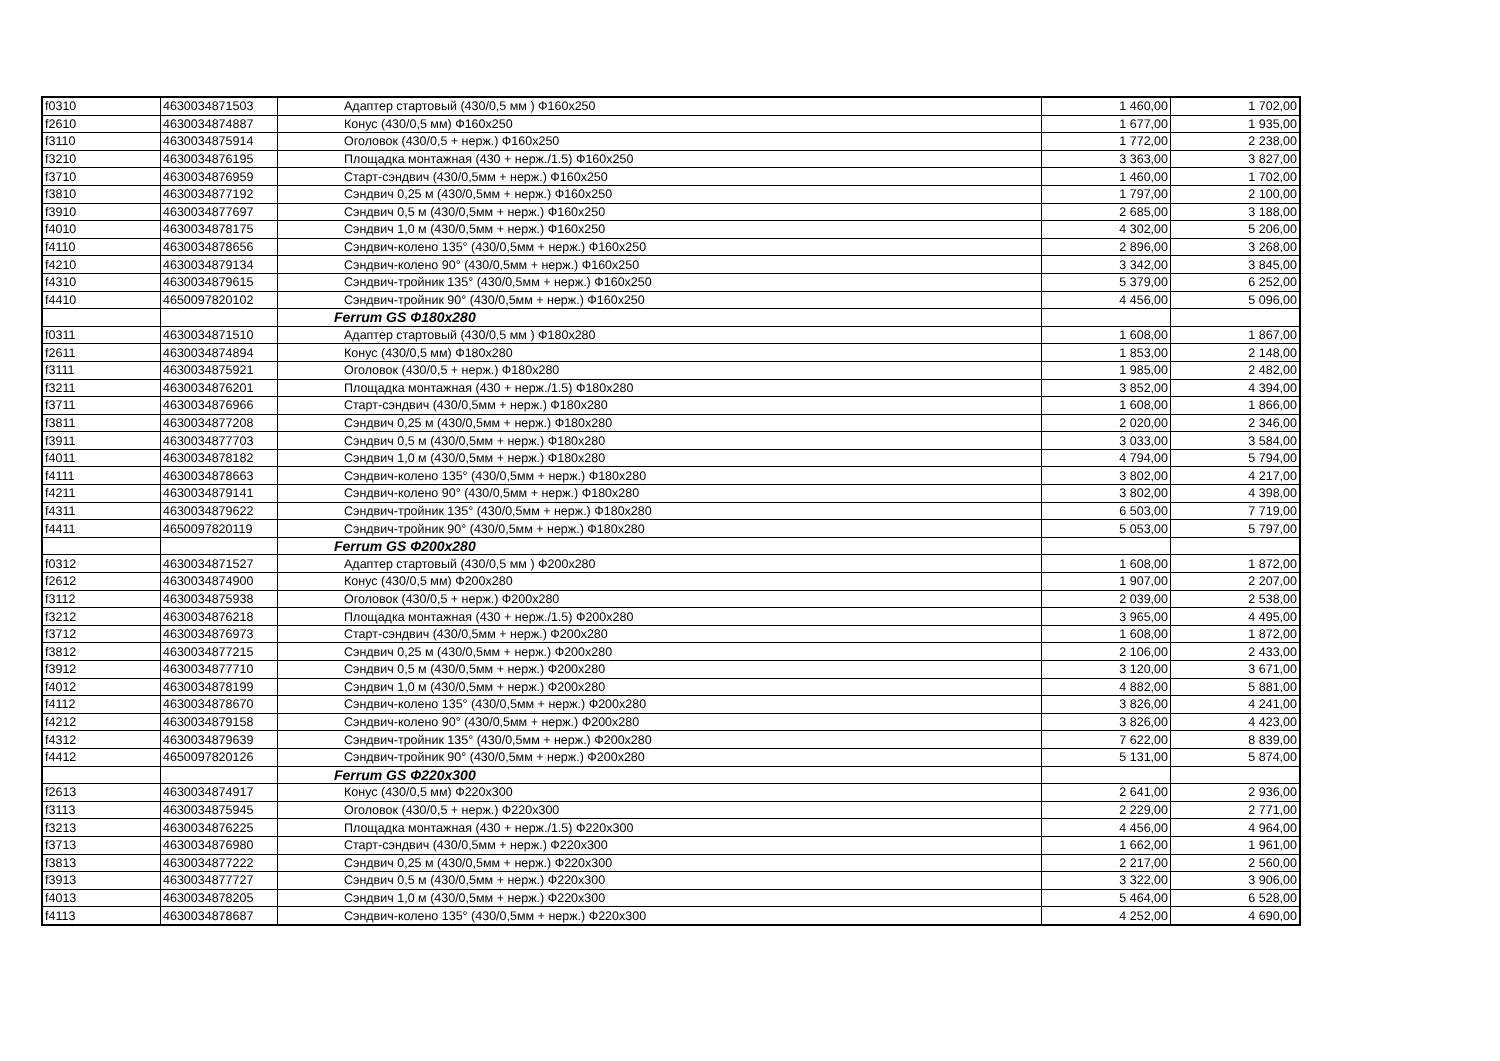| f0310 | 4630034871503 | Адаптер стартовый (430/0,5 мм ) Ф160x250 | 1 460,00 | 1 702,00 |
| f2610 | 4630034874887 | Конус (430/0,5 мм) Ф160x250 | 1 677,00 | 1 935,00 |
| f3110 | 4630034875914 | Оголовок (430/0,5 + нерж.) Ф160x250 | 1 772,00 | 2 238,00 |
| f3210 | 4630034876195 | Площадка монтажная (430 + нерж./1.5) Ф160x250 | 3 363,00 | 3 827,00 |
| f3710 | 4630034876959 | Старт-сэндвич (430/0,5мм + нерж.) Ф160x250 | 1 460,00 | 1 702,00 |
| f3810 | 4630034877192 | Сэндвич 0,25 м (430/0,5мм + нерж.) Ф160x250 | 1 797,00 | 2 100,00 |
| f3910 | 4630034877697 | Сэндвич 0,5 м (430/0,5мм + нерж.) Ф160x250 | 2 685,00 | 3 188,00 |
| f4010 | 4630034878175 | Сэндвич 1,0 м (430/0,5мм + нерж.) Ф160x250 | 4 302,00 | 5 206,00 |
| f4110 | 4630034878656 | Сэндвич-колено 135° (430/0,5мм + нерж.) Ф160x250 | 2 896,00 | 3 268,00 |
| f4210 | 4630034879134 | Сэндвич-колено 90° (430/0,5мм + нерж.) Ф160x250 | 3 342,00 | 3 845,00 |
| f4310 | 4630034879615 | Сэндвич-тройник 135° (430/0,5мм + нерж.) Ф160x250 | 5 379,00 | 6 252,00 |
| f4410 | 4650097820102 | Сэндвич-тройник 90° (430/0,5мм + нерж.) Ф160x250 | 4 456,00 | 5 096,00 |
| | | Ferrum GS Ф180x280 | | |
| f0311 | 4630034871510 | Адаптер стартовый (430/0,5 мм ) Ф180x280 | 1 608,00 | 1 867,00 |
| f2611 | 4630034874894 | Конус (430/0,5 мм) Ф180x280 | 1 853,00 | 2 148,00 |
| f3111 | 4630034875921 | Оголовок (430/0,5 + нерж.) Ф180x280 | 1 985,00 | 2 482,00 |
| f3211 | 4630034876201 | Площадка монтажная (430 + нерж./1.5) Ф180x280 | 3 852,00 | 4 394,00 |
| f3711 | 4630034876966 | Старт-сэндвич (430/0,5мм + нерж.) Ф180x280 | 1 608,00 | 1 866,00 |
| f3811 | 4630034877208 | Сэндвич 0,25 м (430/0,5мм + нерж.) Ф180x280 | 2 020,00 | 2 346,00 |
| f3911 | 4630034877703 | Сэндвич 0,5 м (430/0,5мм + нерж.) Ф180x280 | 3 033,00 | 3 584,00 |
| f4011 | 4630034878182 | Сэндвич 1,0 м (430/0,5мм + нерж.) Ф180x280 | 4 794,00 | 5 794,00 |
| f4111 | 4630034878663 | Сэндвич-колено 135° (430/0,5мм + нерж.) Ф180x280 | 3 802,00 | 4 217,00 |
| f4211 | 4630034879141 | Сэндвич-колено 90° (430/0,5мм + нерж.) Ф180x280 | 3 802,00 | 4 398,00 |
| f4311 | 4630034879622 | Сэндвич-тройник 135° (430/0,5мм + нерж.) Ф180x280 | 6 503,00 | 7 719,00 |
| f4411 | 4650097820119 | Сэндвич-тройник 90° (430/0,5мм + нерж.) Ф180x280 | 5 053,00 | 5 797,00 |
| | | Ferrum GS Ф200x280 | | |
| f0312 | 4630034871527 | Адаптер стартовый (430/0,5 мм ) Ф200x280 | 1 608,00 | 1 872,00 |
| f2612 | 4630034874900 | Конус (430/0,5 мм) Ф200x280 | 1 907,00 | 2 207,00 |
| f3112 | 4630034875938 | Оголовок (430/0,5 + нерж.) Ф200x280 | 2 039,00 | 2 538,00 |
| f3212 | 4630034876218 | Площадка монтажная (430 + нерж./1.5) Ф200x280 | 3 965,00 | 4 495,00 |
| f3712 | 4630034876973 | Старт-сэндвич (430/0,5мм + нерж.) Ф200x280 | 1 608,00 | 1 872,00 |
| f3812 | 4630034877215 | Сэндвич 0,25 м (430/0,5мм + нерж.) Ф200x280 | 2 106,00 | 2 433,00 |
| f3912 | 4630034877710 | Сэндвич 0,5 м (430/0,5мм + нерж.) Ф200x280 | 3 120,00 | 3 671,00 |
| f4012 | 4630034878199 | Сэндвич 1,0 м (430/0,5мм + нерж.) Ф200x280 | 4 882,00 | 5 881,00 |
| f4112 | 4630034878670 | Сэндвич-колено 135° (430/0,5мм + нерж.) Ф200x280 | 3 826,00 | 4 241,00 |
| f4212 | 4630034879158 | Сэндвич-колено 90° (430/0,5мм + нерж.) Ф200x280 | 3 826,00 | 4 423,00 |
| f4312 | 4630034879639 | Сэндвич-тройник 135° (430/0,5мм + нерж.) Ф200x280 | 7 622,00 | 8 839,00 |
| f4412 | 4650097820126 | Сэндвич-тройник 90° (430/0,5мм + нерж.) Ф200x280 | 5 131,00 | 5 874,00 |
| | | Ferrum GS Ф220x300 | | |
| f2613 | 4630034874917 | Конус (430/0,5 мм) Ф220x300 | 2 641,00 | 2 936,00 |
| f3113 | 4630034875945 | Оголовок (430/0,5 + нерж.) Ф220x300 | 2 229,00 | 2 771,00 |
| f3213 | 4630034876225 | Площадка монтажная (430 + нерж./1.5) Ф220x300 | 4 456,00 | 4 964,00 |
| f3713 | 4630034876980 | Старт-сэндвич (430/0,5мм + нерж.) Ф220x300 | 1 662,00 | 1 961,00 |
| f3813 | 4630034877222 | Сэндвич 0,25 м (430/0,5мм + нерж.) Ф220x300 | 2 217,00 | 2 560,00 |
| f3913 | 4630034877727 | Сэндвич 0,5 м (430/0,5мм + нерж.) Ф220x300 | 3 322,00 | 3 906,00 |
| f4013 | 4630034878205 | Сэндвич 1,0 м (430/0,5мм + нерж.) Ф220x300 | 5 464,00 | 6 528,00 |
| f4113 | 4630034878687 | Сэндвич-колено 135° (430/0,5мм + нерж.) Ф220x300 | 4 252,00 | 4 690,00 |